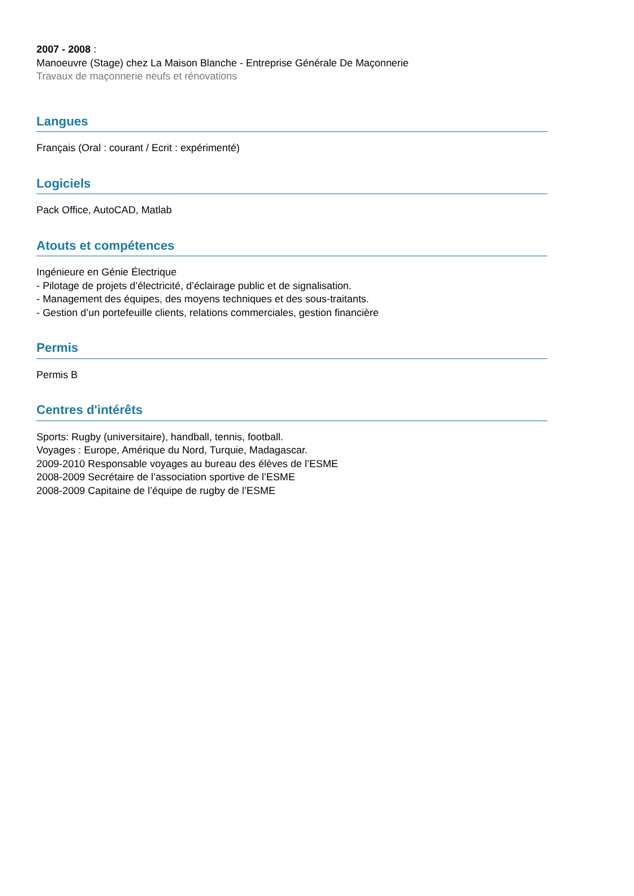2007 - 2008 :
Manoeuvre (Stage) chez La Maison Blanche - Entreprise Générale De Maçonnerie
Travaux de maçonnerie neufs et rénovations
Langues
Français (Oral : courant / Ecrit : expérimenté)
Logiciels
Pack Office, AutoCAD, Matlab
Atouts et compétences
Ingénieure en Génie Électrique
- Pilotage de projets d’électricité, d’éclairage public et de signalisation.
- Management des équipes, des moyens techniques et des sous-traitants.
- Gestion d’un portefeuille clients, relations commerciales, gestion financière
Permis
Permis B
Centres d'intérêts
Sports: Rugby (universitaire), handball, tennis, football.
Voyages : Europe, Amérique du Nord, Turquie, Madagascar.
2009-2010 Responsable voyages au bureau des élèves de l’ESME
2008-2009 Secrétaire de l’association sportive de l’ESME
2008-2009 Capitaine de l’équipe de rugby de l’ESME